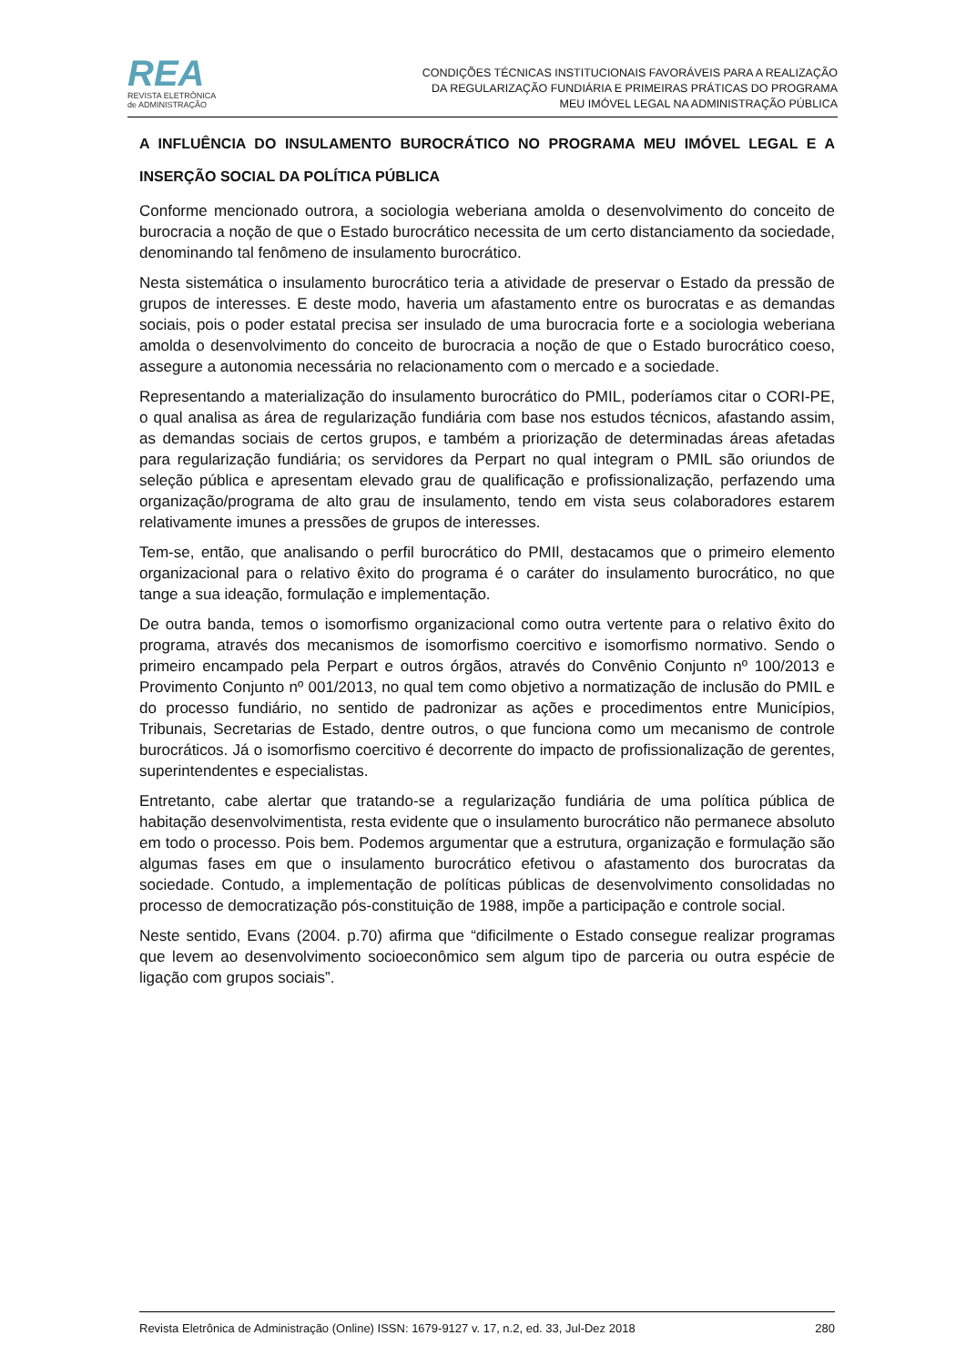REA
REVISTA ELETRÔNICA
de ADMINISTRAÇÃO
CONDIÇÕES TÉCNICAS INSTITUCIONAIS FAVORÁVEIS PARA A REALIZAÇÃO
DA REGULARIZAÇÃO FUNDIÁRIA E PRIMEIRAS PRÁTICAS DO PROGRAMA
MEU IMÓVEL LEGAL NA ADMINISTRAÇÃO PÚBLICA
A INFLUÊNCIA DO INSULAMENTO BUROCRÁTICO NO PROGRAMA MEU IMÓVEL LEGAL E A INSERÇÃO SOCIAL DA POLÍTICA PÚBLICA
Conforme mencionado outrora, a sociologia weberiana amolda o desenvolvimento do conceito de burocracia a noção de que o Estado burocrático necessita de um certo distanciamento da sociedade, denominando tal fenômeno de insulamento burocrático.
Nesta sistemática o insulamento burocrático teria a atividade de preservar o Estado da pressão de grupos de interesses. E deste modo, haveria um afastamento entre os burocratas e as demandas sociais, pois o poder estatal precisa ser insulado de uma burocracia forte e a sociologia weberiana amolda o desenvolvimento do conceito de burocracia a noção de que o Estado burocrático coeso, assegure a autonomia necessária no relacionamento com o mercado e a sociedade.
Representando a materialização do insulamento burocrático do PMIL, poderíamos citar o CORI-PE, o qual analisa as área de regularização fundiária com base nos estudos técnicos, afastando assim, as demandas sociais de certos grupos, e também a priorização de determinadas áreas afetadas para regularização fundiária; os servidores da Perpart no qual integram o PMIL são oriundos de seleção pública e apresentam elevado grau de qualificação e profissionalização, perfazendo uma organização/programa de alto grau de insulamento, tendo em vista seus colaboradores estarem relativamente imunes a pressões de grupos de interesses.
Tem-se, então, que analisando o perfil burocrático do PMIl, destacamos que o primeiro elemento organizacional para o relativo êxito do programa é o caráter do insulamento burocrático, no que tange a sua ideação, formulação e implementação.
De outra banda, temos o isomorfismo organizacional como outra vertente para o relativo êxito do programa, através dos mecanismos de isomorfismo coercitivo e isomorfismo normativo. Sendo o primeiro encampado pela Perpart e outros órgãos, através do Convênio Conjunto nº 100/2013 e Provimento Conjunto nº 001/2013, no qual tem como objetivo a normatização de inclusão do PMIL e do processo fundiário, no sentido de padronizar as ações e procedimentos entre Municípios, Tribunais, Secretarias de Estado, dentre outros, o que funciona como um mecanismo de controle burocráticos. Já o isomorfismo coercitivo é decorrente do impacto de profissionalização de gerentes, superintendentes e especialistas.
Entretanto, cabe alertar que tratando-se a regularização fundiária de uma política pública de habitação desenvolvimentista, resta evidente que o insulamento burocrático não permanece absoluto em todo o processo. Pois bem. Podemos argumentar que a estrutura, organização e formulação são algumas fases em que o insulamento burocrático efetivou o afastamento dos burocratas da sociedade. Contudo, a implementação de políticas públicas de desenvolvimento consolidadas no processo de democratização pós-constituição de 1988, impõe a participação e controle social.
Neste sentido, Evans (2004. p.70) afirma que “dificilmente o Estado consegue realizar programas que levem ao desenvolvimento socioeconômico sem algum tipo de parceria ou outra espécie de ligação com grupos sociais”.
Revista Eletrônica de Administração (Online) ISSN: 1679-9127 v. 17, n.2, ed. 33, Jul-Dez 2018 280